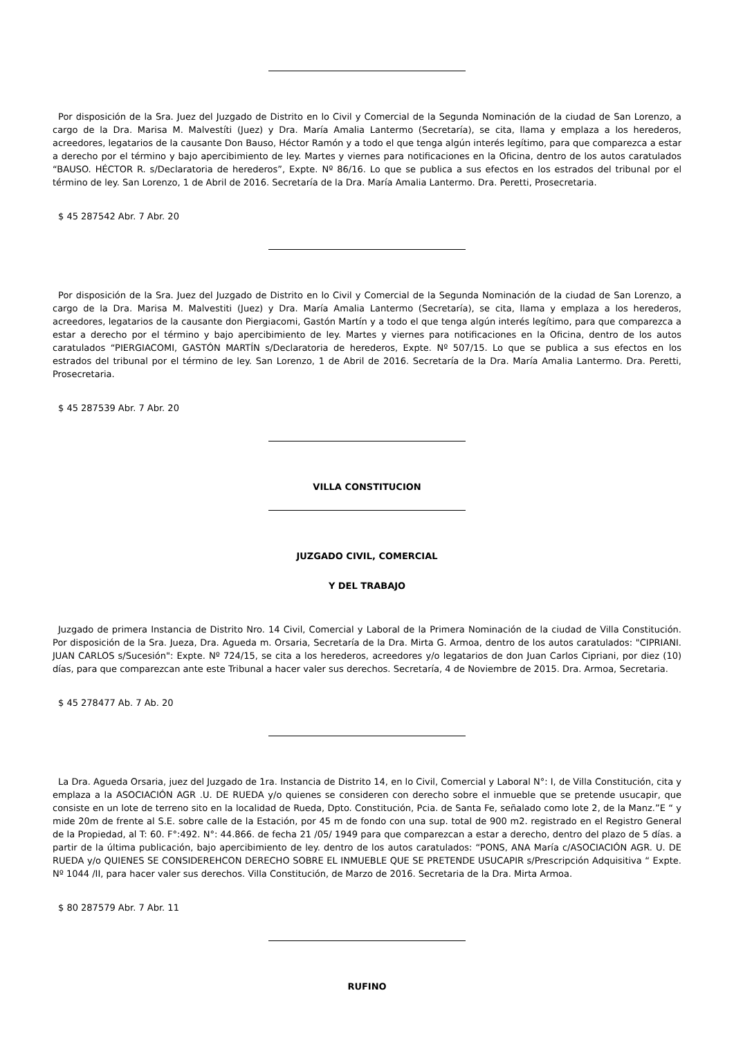Por disposición de la Sra. Juez del Juzgado de Distrito en lo Civil y Comercial de la Segunda Nominación de la ciudad de San Lorenzo, a cargo de la Dra. Marisa M. Malvestíti (Juez) y Dra. María Amalia Lantermo (Secretaría), se cita, llama y emplaza a los herederos, acreedores, legatarios de la causante Don Bauso, Héctor Ramón y a todo el que tenga algún interés legítimo, para que comparezca a estar a derecho por el término y bajo apercibimiento de ley. Martes y viernes para notificaciones en la Oficina, dentro de los autos caratulados “BAUSO. HÉCTOR R. s/Declaratoria de herederos”, Expte. Nº 86/16. Lo que se publica a sus efectos en los estrados del tribunal por el término de ley. San Lorenzo, 1 de Abril de 2016. Secretaría de la Dra. María Amalia Lantermo. Dra. Peretti, Prosecretaria.
$ 45 287542 Abr. 7 Abr. 20
Por disposición de la Sra. Juez del Juzgado de Distrito en lo Civil y Comercial de la Segunda Nominación de la ciudad de San Lorenzo, a cargo de la Dra. Marisa M. Malvestiti (Juez) y Dra. María Amalia Lantermo (Secretaría), se cita, llama y emplaza a los herederos, acreedores, legatarios de la causante don Piergiacomi, Gastón Martín y a todo el que tenga algún interés legítimo, para que comparezca a estar a derecho por el término y bajo apercibimiento de ley. Martes y viernes para notificaciones en la Oficina, dentro de los autos caratulados “PIERGIACOMI, GASTÓN MARTÍN s/Declaratoria de herederos, Expte. Nº 507/15. Lo que se publica a sus efectos en los estrados del tribunal por el término de ley. San Lorenzo, 1 de Abril de 2016. Secretaría de la Dra. María Amalia Lantermo. Dra. Peretti, Prosecretaria.
$ 45 287539 Abr. 7 Abr. 20
VILLA CONSTITUCION
JUZGADO CIVIL, COMERCIAL
Y DEL TRABAJO
Juzgado de primera Instancia de Distrito Nro. 14 Civil, Comercial y Laboral de la Primera Nominación de la ciudad de Villa Constitución. Por disposición de la Sra. Jueza, Dra. Agueda m. Orsaria, Secretaría de la Dra. Mirta G. Armoa, dentro de los autos caratulados: "CIPRIANI. JUAN CARLOS s/Sucesión": Expte. Nº 724/15, se cita a los herederos, acreedores y/o legatarios de don Juan Carlos Cipriani, por diez (10) días, para que comparezcan ante este Tribunal a hacer valer sus derechos. Secretaría, 4 de Noviembre de 2015. Dra. Armoa, Secretaria.
$ 45 278477 Ab. 7 Ab. 20
La Dra. Agueda Orsaria, juez del Juzgado de 1ra. Instancia de Distrito 14, en lo Civil, Comercial y Laboral N°: I, de Villa Constitución, cita y emplaza a la ASOCIACIÓN AGR .U. DE RUEDA y/o quienes se consideren con derecho sobre el inmueble que se pretende usucapir, que consiste en un lote de terreno sito en la localidad de Rueda, Dpto. Constitución, Pcia. de Santa Fe, señalado como lote 2, de la Manz.”E “ y mide 20m de frente al S.E. sobre calle de la Estación, por 45 m de fondo con una sup. total de 900 m2. registrado en el Registro General de la Propiedad, al T: 60. F°:492. N°: 44.866. de fecha 21 /05/ 1949 para que comparezcan a estar a derecho, dentro del plazo de 5 días. a partir de la última publicación, bajo apercibimiento de ley. dentro de los autos caratulados: “PONS, ANA María c/ASOCIACIÓN AGR. U. DE RUEDA y/o QUIENES SE CONSIDEREHCON DERECHO SOBRE EL INMUEBLE QUE SE PRETENDE USUCAPIR s/Prescripción Adquisitiva “ Expte. Nº 1044 /II, para hacer valer sus derechos. Villa Constitución, de Marzo de 2016. Secretaria de la Dra. Mirta Armoa.
$ 80 287579 Abr. 7 Abr. 11
RUFINO